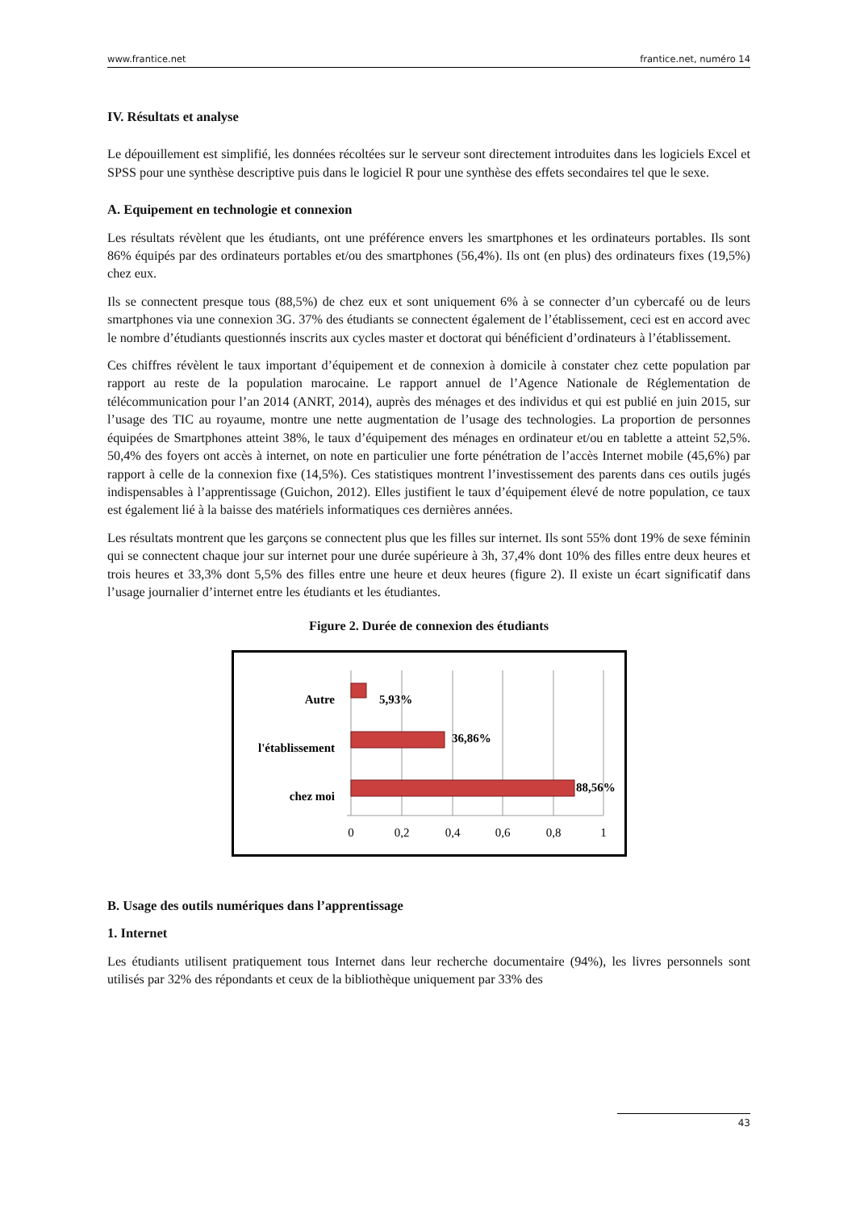www.frantice.net frantice.net, numéro 14
IV. Résultats et analyse
Le dépouillement est simplifié, les données récoltées sur le serveur sont directement introduites dans les logiciels Excel et SPSS pour une synthèse descriptive puis dans le logiciel R pour une synthèse des effets secondaires tel que le sexe.
A. Equipement en technologie et connexion
Les résultats révèlent que les étudiants, ont une préférence envers les smartphones et les ordinateurs portables. Ils sont 86% équipés par des ordinateurs portables et/ou des smartphones (56,4%). Ils ont (en plus) des ordinateurs fixes (19,5%) chez eux.
Ils se connectent presque tous (88,5%) de chez eux et sont uniquement 6% à se connecter d’un cybercafé ou de leurs smartphones via une connexion 3G. 37% des étudiants se connectent également de l’établissement, ceci est en accord avec le nombre d’étudiants questionnés inscrits aux cycles master et doctorat qui bénéficient d’ordinateurs à l’établissement.
Ces chiffres révèlent le taux important d’équipement et de connexion à domicile à constater chez cette population par rapport au reste de la population marocaine. Le rapport annuel de l’Agence Nationale de Réglementation de télécommunication pour l’an 2014 (ANRT, 2014), auprès des ménages et des individus et qui est publié en juin 2015, sur l’usage des TIC au royaume, montre une nette augmentation de l’usage des technologies. La proportion de personnes équipées de Smartphones atteint 38%, le taux d’équipement des ménages en ordinateur et/ou en tablette a atteint 52,5%. 50,4% des foyers ont accès à internet, on note en particulier une forte pénétration de l’accès Internet mobile (45,6%) par rapport à celle de la connexion fixe (14,5%). Ces statistiques montrent l’investissement des parents dans ces outils jugés indispensables à l’apprentissage (Guichon, 2012). Elles justifient le taux d’équipement élevé de notre population, ce taux est également lié à la baisse des matériels informatiques ces dernières années.
Les résultats montrent que les garçons se connectent plus que les filles sur internet. Ils sont 55% dont 19% de sexe féminin qui se connectent chaque jour sur internet pour une durée supérieure à 3h, 37,4% dont 10% des filles entre deux heures et trois heures et 33,3% dont 5,5% des filles entre une heure et deux heures (figure 2). Il existe un écart significatif dans l’usage journalier d’internet entre les étudiants et les étudiantes.
Figure 2. Durée de connexion des étudiants
Autre
l'établissement
chez moi
5,93%
36,86%
88,56%
0
0,2
0,4
0,6
0,8
1
B. Usage des outils numériques dans l’apprentissage
1. Internet
Les étudiants utilisent pratiquement tous Internet dans leur recherche documentaire (94%), les livres personnels sont utilisés par 32% des répondants et ceux de la bibliothèque uniquement par 33% des
43